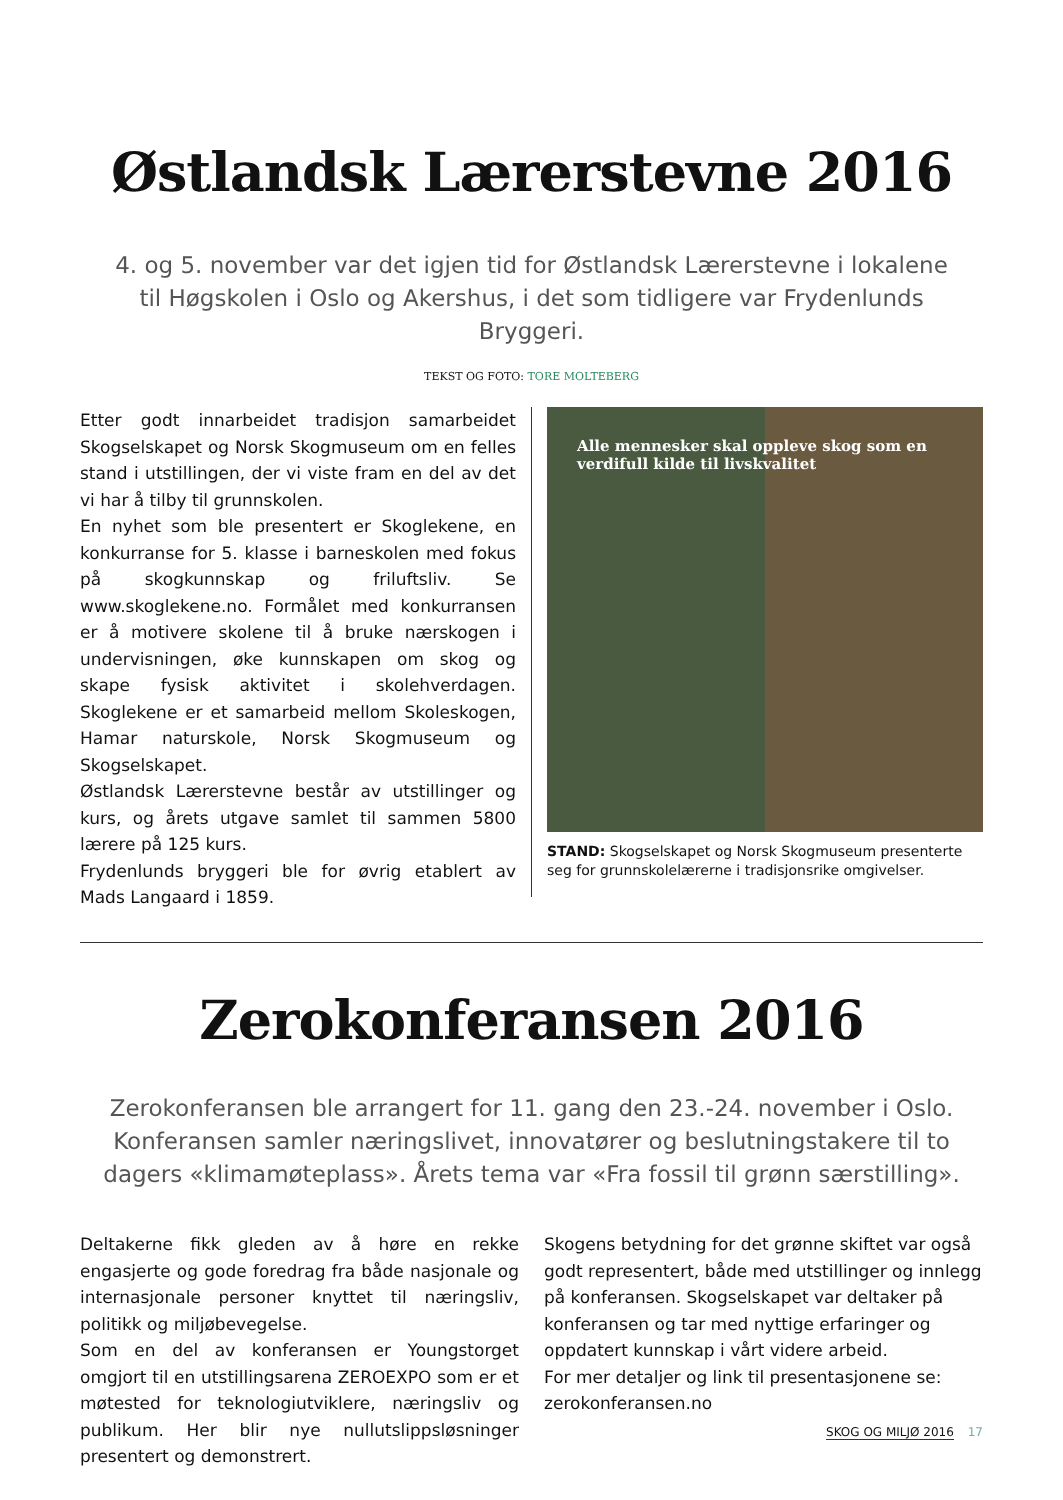Østlandsk Lærerstevne 2016
4. og 5. november var det igjen tid for Østlandsk Lærerstevne i lokalene til Høgskolen i Oslo og Akershus, i det som tidligere var Frydenlunds Bryggeri.
TEKST OG FOTO: TORE MOLTEBERG
Etter godt innarbeidet tradisjon samarbeidet Skogselskapet og Norsk Skogmuseum om en felles stand i utstillingen, der vi viste fram en del av det vi har å tilby til grunnskolen.
En nyhet som ble presentert er Skoglekene, en konkurranse for 5. klasse i barneskolen med fokus på skogkunnskap og friluftsliv. Se www.skoglekene.no. Formålet med konkurransen er å motivere skolene til å bruke nærskogen i undervisningen, øke kunnskapen om skog og skape fysisk aktivitet i skolehverdagen. Skoglekene er et samarbeid mellom Skoleskogen, Hamar naturskole, Norsk Skogmuseum og Skogselskapet.
Østlandsk Lærerstevne består av utstillinger og kurs, og årets utgave samlet til sammen 5800 lærere på 125 kurs.
Frydenlunds bryggeri ble for øvrig etablert av Mads Langaard i 1859.
Alle mennesker skal oppleve skog som en verdifull kilde til livskvalitet
STAND: Skogselskapet og Norsk Skogmuseum presenterte seg for grunnskolelærerne i tradisjonsrike omgivelser.
Zerokonferansen 2016
Zerokonferansen ble arrangert for 11. gang den 23.-24. november i Oslo. Konferansen samler næringslivet, innovatører og beslutningstakere til to dagers «klimamøteplass». Årets tema var «Fra fossil til grønn særstilling».
Deltakerne fikk gleden av å høre en rekke engasjerte og gode foredrag fra både nasjonale og internasjonale personer knyttet til næringsliv, politikk og miljøbevegelse.
Som en del av konferansen er Youngstorget omgjort til en utstillingsarena ZEROEXPO som er et møtested for teknologiutviklere, næringsliv og publikum. Her blir nye nullutslippsløsninger presentert og demonstrert.
Skogens betydning for det grønne skiftet var også godt representert, både med utstillinger og innlegg på konferansen. Skogselskapet var deltaker på konferansen og tar med nyttige erfaringer og oppdatert kunnskap i vårt videre arbeid.
For mer detaljer og link til presentasjonene se: zerokonferansen.no
SKOG OG MILJØ 2016 17